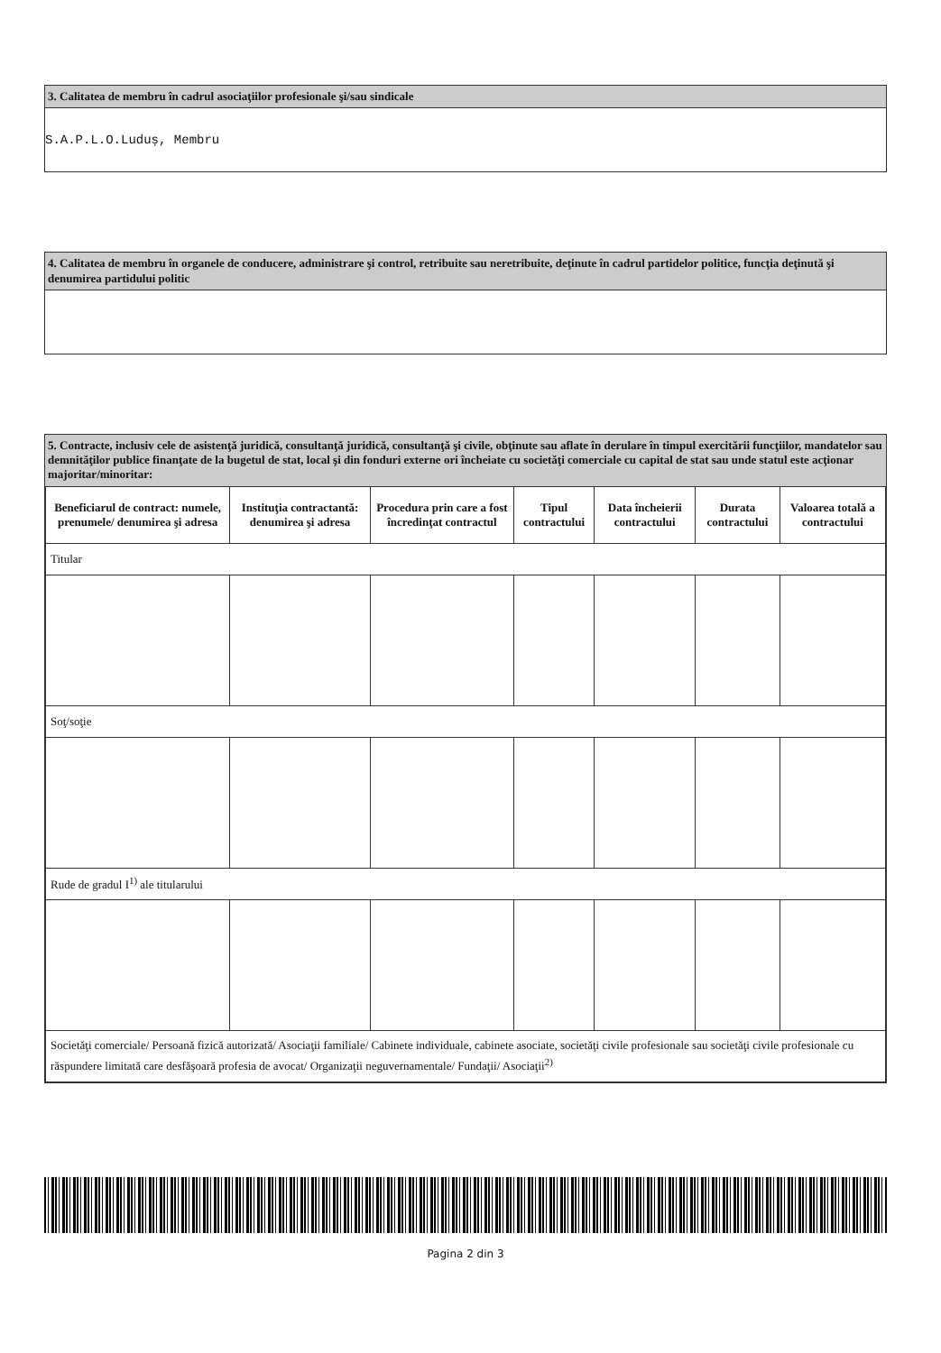3. Calitatea de membru în cadrul asociaţiilor profesionale şi/sau sindicale
S.A.P.L.O.Luduș, Membru
4. Calitatea de membru în organele de conducere, administrare şi control, retribuite sau neretribuite, deţinute în cadrul partidelor politice, funcţia deţinută şi denumirea partidului politic
5. Contracte, inclusiv cele de asistenţă juridică, consultanţă juridică, consultanţă şi civile, obţinute sau aflate în derulare în timpul exercitării funcţiilor, mandatelor sau demnităţilor publice finanţate de la bugetul de stat, local şi din fonduri externe ori încheiate cu societăţi comerciale cu capital de stat sau unde statul este acţionar majoritar/minoritar:
| Beneficiarul de contract: numele, prenumele/ denumirea şi adresa | Instituţia contractantă: denumirea şi adresa | Procedura prin care a fost încredinţat contractul | Tipul contractului | Data încheierii contractului | Durata contractului | Valoarea totală a contractului |
| --- | --- | --- | --- | --- | --- | --- |
| Titular | | | | | | |
| Soţ/soţie | | | | | | |
| Rude de gradul I<sup>1)</sup> ale titularului | | | | | | |
| Societăţi comerciale/ Persoană fizică autorizată/ Asociaţii familiale/ Cabinete individuale, cabinete asociate, societăţi civile profesionale sau societăţi civile profesionale cu răspundere limitată care desfăşoară profesia de avocat/ Organizaţii neguvernamentale/ Fundaţii/ Asociaţii<sup>2)</sup> | | | | | | |
Pagina 2 din 3